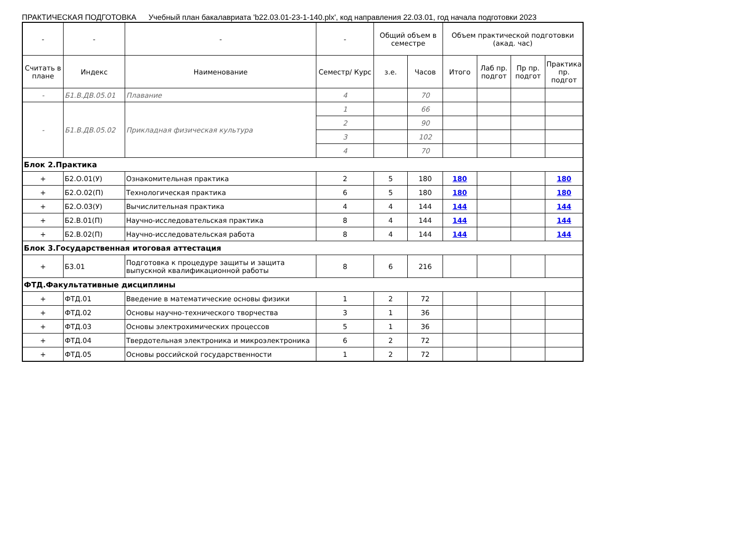ПРАКТИЧЕСКАЯ ПОДГОТОВКА Учебный план бакалавриата 'b22.03.01-23-1-140.plx', код направления 22.03.01, год начала подготовки 2023
| - | - | - | - | Общий объем в семестре | | Объем практической подготовки (акад. час) | | | |
| --- | --- | --- | --- | --- | --- | --- | --- | --- | --- |
| Считать в плане | Индекс | Наименование | Семестр/ Курс | з.е. | Часов | Итого | Лаб пр. подгот | Пр пр. подгот | Практика пр. подгот |
| - | Б1.В.ДВ.05.01 | Плавание | 4 | | 70 | | | | |
| - | Б1.В.ДВ.05.02 | Прикладная физическая культура | 1 | | 66 | | | | |
| | | | 2 | | 90 | | | | |
| | | | 3 | | 102 | | | | |
| | | | 4 | | 70 | | | | |
| Блок 2.Практика | | | | | | | | | |
| + | Б2.О.01(У) | Ознакомительная практика | 2 | 5 | 180 | 180 | | | 180 |
| + | Б2.О.02(П) | Технологическая практика | 6 | 5 | 180 | 180 | | | 180 |
| + | Б2.О.03(У) | Вычислительная практика | 4 | 4 | 144 | 144 | | | 144 |
| + | Б2.В.01(П) | Научно-исследовательская практика | 8 | 4 | 144 | 144 | | | 144 |
| + | Б2.В.02(П) | Научно-исследовательская работа | 8 | 4 | 144 | 144 | | | 144 |
| Блок 3.Государственная итоговая аттестация | | | | | | | | | |
| + | Б3.01 | Подготовка к процедуре защиты и защита выпускной квалификационной работы | 8 | 6 | 216 | | | | |
| ФТД.Факультативные дисциплины | | | | | | | | | |
| + | ФТД.01 | Введение в математические основы физики | 1 | 2 | 72 | | | | |
| + | ФТД.02 | Основы научно-технического творчества | 3 | 1 | 36 | | | | |
| + | ФТД.03 | Основы электрохимических процессов | 5 | 1 | 36 | | | | |
| + | ФТД.04 | Твердотельная электроника и микроэлектроника | 6 | 2 | 72 | | | | |
| + | ФТД.05 | Основы российской государственности | 1 | 2 | 72 | | | | |